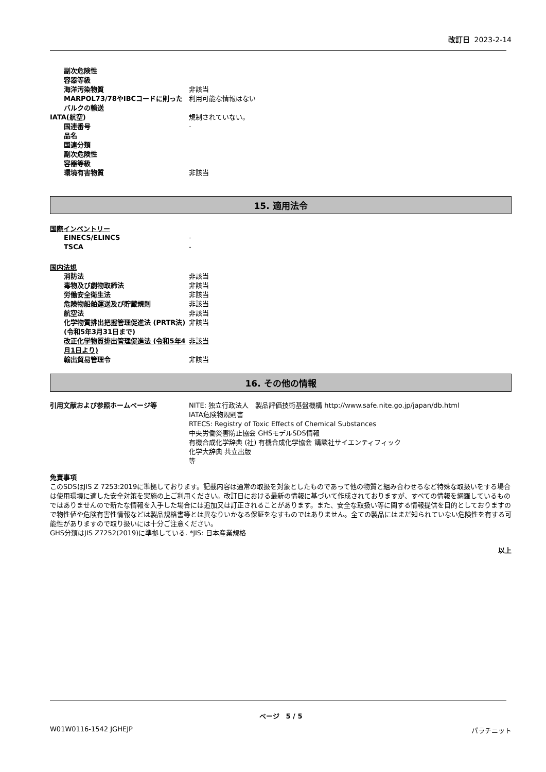改訂日 2023-2-14
副次危険性
容器等級
海洋汚染物質 非該当
MARPOL73/78やIBCコードに則ったバルクの輸送
利用可能な情報はない
IATA(航空) 規制されていない。
国連番号 -
品名
国連分類
副次危険性
容器等級
環境有害物質 非該当
15. 適用法令
国際インベントリー
EINECS/ELINCS -
TSCA -
国内法規
消防法 非該当
毒物及び劇物取締法 非該当
労働安全衛生法 非該当
危険物船舶運送及び貯蔵規則 非該当
航空法 非該当
化学物質排出把握管理促進法 (PRTR法) (令和5年3月31日まで)
非該当
改正化学物質排出管理促進法 (令和5年4月1日より)
非該当
輸出貿易管理令 非該当
16. その他の情報
引用文献および参照ホームページ等 NITE: 独立行政法人　製品評価技術基盤機構 http://www.safe.nite.go.jp/japan/db.html
IATA危険物規則書
RTECS: Registry of Toxic Effects of Chemical Substances
中央労働災害防止協会 GHSモデルSDS情報
有機合成化学辞典 (社) 有機合成化学協会 講談社サイエンティフィック
化学大辞典 共立出版
等
免責事項
このSDSはJIS Z 7253:2019に準拠しております。記載内容は通常の取扱を対象としたものであって他の物質と組み合わせるなど特殊な取扱いをする場合は使用環境に適した安全対策を実施の上ご利用ください。改訂日における最新の情報に基づいて作成されておりますが、すべての情報を網羅しているものではありませんので新たな情報を入手した場合には追加又は訂正されることがあります。また、安全な取扱い等に関する情報提供を目的としておりますので物性値や危険有害性情報などは製品規格書等とは異なりいかなる保証をなすものではありません。全ての製品にはまだ知られていない危険性を有する可能性がありますので取り扱いには十分ご注意ください。
GHS分類はJIS Z7252(2019)に準拠している. *JIS: 日本産業規格
以上
ページ　5 / 5
W01W0116-1542 JGHEJP パラチニット